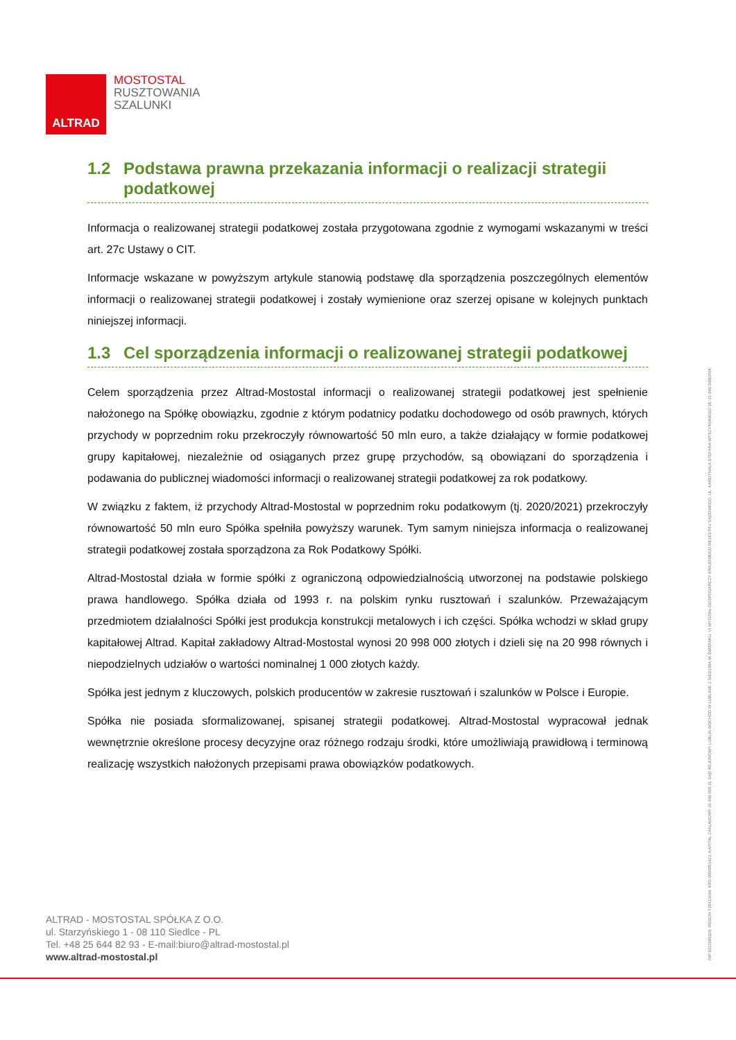ALTRAD
MOSTOSTAL
RUSZTOWANIA
SZALUNKI
1.2 Podstawa prawna przekazania informacji o realizacji strategii podatkowej
Informacja o realizowanej strategii podatkowej została przygotowana zgodnie z wymogami wskazanymi w treści art. 27c Ustawy o CIT.
Informacje wskazane w powyższym artykule stanowią podstawę dla sporządzenia poszczególnych elementów informacji o realizowanej strategii podatkowej i zostały wymienione oraz szerzej opisane w kolejnych punktach niniejszej informacji.
1.3 Cel sporządzenia informacji o realizowanej strategii podatkowej
Celem sporządzenia przez Altrad-Mostostal informacji o realizowanej strategii podatkowej jest spełnienie nałożonego na Spółkę obowiązku, zgodnie z którym podatnicy podatku dochodowego od osób prawnych, których przychody w poprzednim roku przekroczyły równowartość 50 mln euro, a także działający w formie podatkowej grupy kapitałowej, niezależnie od osiąganych przez grupę przychodów, są obowiązani do sporządzenia i podawania do publicznej wiadomości informacji o realizowanej strategii podatkowej za rok podatkowy.
W związku z faktem, iż przychody Altrad-Mostostal w poprzednim roku podatkowym (tj. 2020/2021) przekroczyły równowartość 50 mln euro Spółka spełniła powyższy warunek. Tym samym niniejsza informacja o realizowanej strategii podatkowej została sporządzona za Rok Podatkowy Spółki.
Altrad-Mostostal działa w formie spółki z ograniczoną odpowiedzialnością utworzonej na podstawie polskiego prawa handlowego. Spółka działa od 1993 r. na polskim rynku rusztowań i szalunków. Przeważającym przedmiotem działalności Spółki jest produkcja konstrukcji metalowych i ich części. Spółka wchodzi w skład grupy kapitałowej Altrad. Kapitał zakładowy Altrad-Mostostal wynosi 20 998 000 złotych i dzieli się na 20 998 równych i niepodzielnych udziałów o wartości nominalnej 1 000 złotych każdy.
Spółka jest jednym z kluczowych, polskich producentów w zakresie rusztowań i szalunków w Polsce i Europie.
Spółka nie posiada sformalizowanej, spisanej strategii podatkowej. Altrad-Mostostal wypracował jednak wewnętrznie określone procesy decyzyjne oraz różnego rodzaju środki, które umożliwiają prawidłową i terminową realizację wszystkich nałożonych przepisami prawa obowiązków podatkowych.
ALTRAD - MOSTOSTAL SPÓŁKA Z O.O.
ul. Starzyńskiego 1 - 08 110 Siedlce - PL
Tel. +48 25 644 82 93 - E-mail:biuro@altrad-mostostal.pl
www.altrad-mostostal.pl
NIP 8211188329, REGON 710413184, KRS 0000051423, KAPITAŁ ZAKŁADOWY 20 998 000 ZŁ SĄD REJONOWY LUBLIN-WSCHÓD W LUBLINIE Z SIEDZIBĄ W ŚWIDNIKU, VI WYDZIAŁ GOSPODARCZY KRAJOWEGO REJESTRU SĄDOWEGO, UL. KARDYNAŁA STEFANA WYSZYŃSKIEGO 18, 21-040 ŚWIDNIK